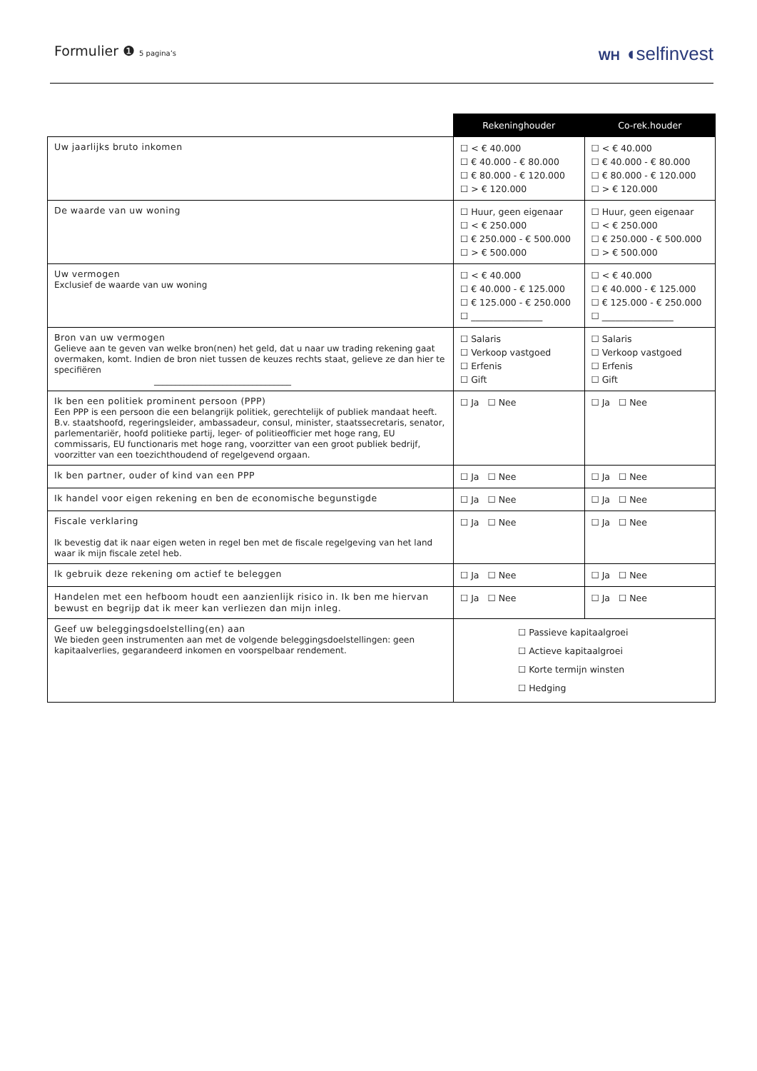Formulier ❶ 5 pagina’s
WH ◖selfinvest
| | Rekeninghouder | Co-rek.houder |
| --- | --- | --- |
| Uw jaarlijks bruto inkomen | ☐ < € 40.000 ☐ € 40.000 - € 80.000 ☐ € 80.000 - € 120.000 ☐ > € 120.000 | ☐ < € 40.000 ☐ € 40.000 - € 80.000 ☐ € 80.000 - € 120.000 ☐ > € 120.000 |
| De waarde van uw woning | ☐ Huur, geen eigenaar ☐ < € 250.000 ☐ € 250.000 - € 500.000 ☐ > € 500.000 | ☐ Huur, geen eigenaar ☐ < € 250.000 ☐ € 250.000 - € 500.000 ☐ > € 500.000 |
| Uw vermogen Exclusief de waarde van uw woning | ☐ < € 40.000 ☐ € 40.000 - € 125.000 ☐ € 125.000 - € 250.000 ☐ ________________ | ☐ < € 40.000 ☐ € 40.000 - € 125.000 ☐ € 125.000 - € 250.000 ☐ ________________ |
| Bron van uw vermogen Gelieve aan te geven van welke bron(nen) het geld, dat u naar uw trading rekening gaat overmaken, komt. Indien de bron niet tussen de keuzes rechts staat, gelieve ze dan hier te specifiëren ________________________________ | ☐ Salaris ☐ Verkoop vastgoed ☐ Erfenis ☐ Gift | ☐ Salaris ☐ Verkoop vastgoed ☐ Erfenis ☐ Gift |
| Ik ben een politiek prominent persoon (PPP) Een PPP is een persoon die een belangrijk politiek, gerechtelijk of publiek mandaat heeft. B.v. staatshoofd, regeringsleider, ambassadeur, consul, minister, staatssecretaris, senator, parlementariër, hoofd politieke partij, leger- of politieofficier met hoge rang, EU commissaris, EU functionaris met hoge rang, voorzitter van een groot publiek bedrijf, voorzitter van een toezichthoudend of regelgevend orgaan. | ☐ Ja ☐ Nee | ☐ Ja ☐ Nee |
| Ik ben partner, ouder of kind van een PPP | ☐ Ja ☐ Nee | ☐ Ja ☐ Nee |
| Ik handel voor eigen rekening en ben de economische begunstigde | ☐ Ja ☐ Nee | ☐ Ja ☐ Nee |
| Fiscale verklaring Ik bevestig dat ik naar eigen weten in regel ben met de fiscale regelgeving van het land waar ik mijn fiscale zetel heb. | ☐ Ja ☐ Nee | ☐ Ja ☐ Nee |
| Ik gebruik deze rekening om actief te beleggen | ☐ Ja ☐ Nee | ☐ Ja ☐ Nee |
| Handelen met een hefboom houdt een aanzienlijk risico in. Ik ben me hiervan bewust en begrijp dat ik meer kan verliezen dan mijn inleg. | ☐ Ja ☐ Nee | ☐ Ja ☐ Nee |
| Geef uw beleggingsdoelstelling(en) aan We bieden geen instrumenten aan met de volgende beleggingsdoelstellingen: geen kapitaalverlies, gegarandeerd inkomen en voorspelbaar rendement. | ☐ Passieve kapitaalgroei ☐ Actieve kapitaalgroei ☐ Korte termijn winsten ☐ Hedging | |